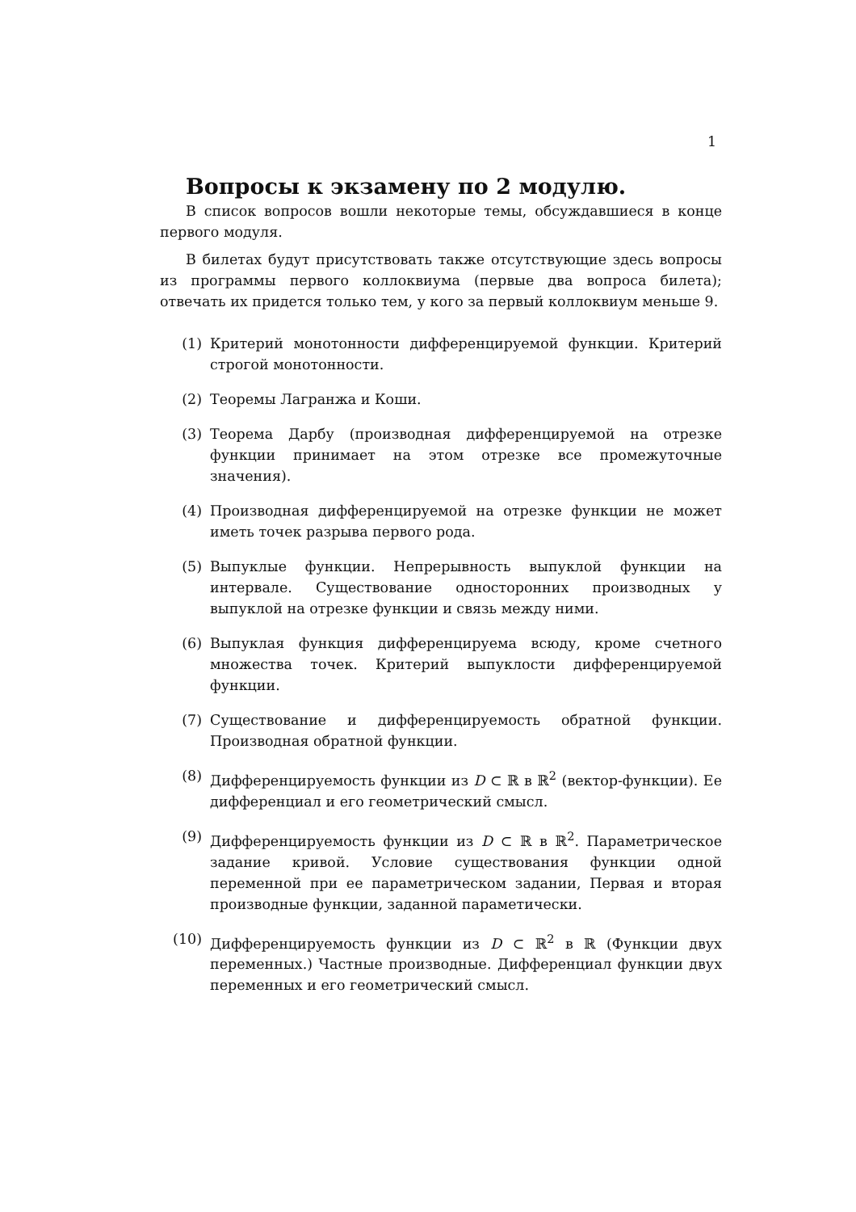1
Вопросы к экзамену по 2 модулю.
В список вопросов вошли некоторые темы, обсуждавшиеся в конце первого модуля.
В билетах будут присутствовать также отсутствующие здесь вопросы из программы первого коллоквиума (первые два вопроса билета); отвечать их придется только тем, у кого за первый коллоквиум меньше 9.
(1) Критерий монотонности дифференцируемой функции. Критерий строгой монотонности.
(2) Теоремы Лагранжа и Коши.
(3) Теорема Дарбу (производная дифференцируемой на отрезке функции принимает на этом отрезке все промежуточные значения).
(4) Производная дифференцируемой на отрезке функции не может иметь точек разрыва первого рода.
(5) Выпуклые функции. Непрерывность выпуклой функции на интервале. Существование односторонних производных у выпуклой на отрезке функции и связь между ними.
(6) Выпуклая функция дифференцируема всюду, кроме счетного множества точек. Критерий выпуклости дифференцируемой функции.
(7) Существование и дифференцируемость обратной функции. Производная обратной функции.
(8) Дифференцируемость функции из D ⊂ ℝ в ℝ<sup>2</sup> (вектор-функции). Ее дифференциал и его геометрический смысл.
(9) Дифференцируемость функции из D ⊂ ℝ в ℝ<sup>2</sup>. Параметрическое задание кривой. Условие существования функции одной переменной при ее параметрическом задании, Первая и вторая производные функции, заданной параметически.
(10) Дифференцируемость функции из D ⊂ ℝ<sup>2</sup> в ℝ (Функции двух переменных.) Частные производные. Дифференциал функции двух переменных и его геометрический смысл.